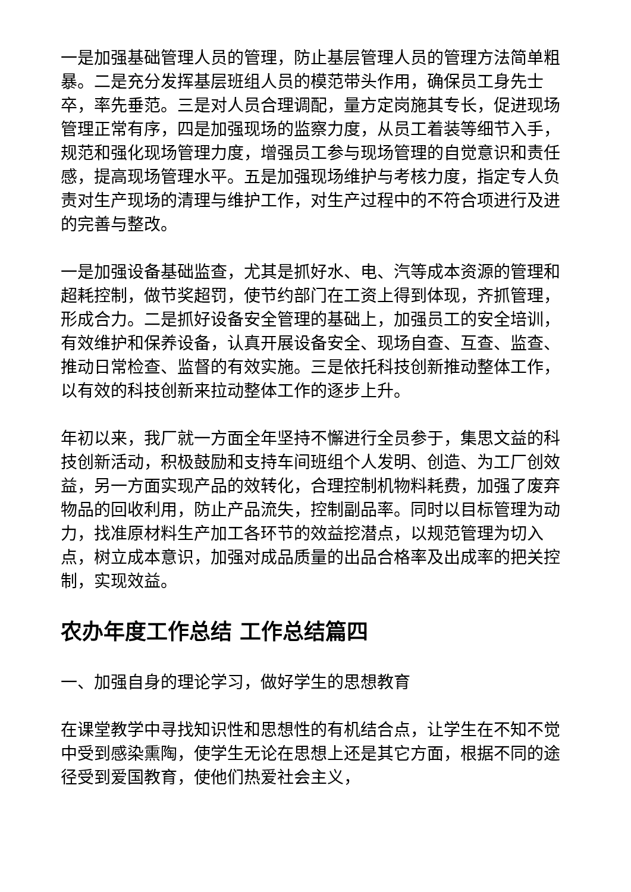一是加强基础管理人员的管理，防止基层管理人员的管理方法简单粗暴。二是充分发挥基层班组人员的模范带头作用，确保员工身先士卒，率先垂范。三是对人员合理调配，量方定岗施其专长，促进现场管理正常有序，四是加强现场的监察力度，从员工着装等细节入手，规范和强化现场管理力度，增强员工参与现场管理的自觉意识和责任感，提高现场管理水平。五是加强现场维护与考核力度，指定专人负责对生产现场的清理与维护工作，对生产过程中的不符合项进行及进的完善与整改。
一是加强设备基础监查，尤其是抓好水、电、汽等成本资源的管理和超耗控制，做节奖超罚，使节约部门在工资上得到体现，齐抓管理，形成合力。二是抓好设备安全管理的基础上，加强员工的安全培训，有效维护和保养设备，认真开展设备安全、现场自查、互查、监查、推动日常检查、监督的有效实施。三是依托科技创新推动整体工作，以有效的科技创新来拉动整体工作的逐步上升。
年初以来，我厂就一方面全年坚持不懈进行全员参于，集思文益的科技创新活动，积极鼓励和支持车间班组个人发明、创造、为工厂创效益，另一方面实现产品的效转化，合理控制机物料耗费，加强了废弃物品的回收利用，防止产品流失，控制副品率。同时以目标管理为动力，找准原材料生产加工各环节的效益挖潜点，以规范管理为切入点，树立成本意识，加强对成品质量的出品合格率及出成率的把关控制，实现效益。
农办年度工作总结 工作总结篇四
一、加强自身的理论学习，做好学生的思想教育
在课堂教学中寻找知识性和思想性的有机结合点，让学生在不知不觉中受到感染熏陶，使学生无论在思想上还是其它方面，根据不同的途径受到爱国教育，使他们热爱社会主义，